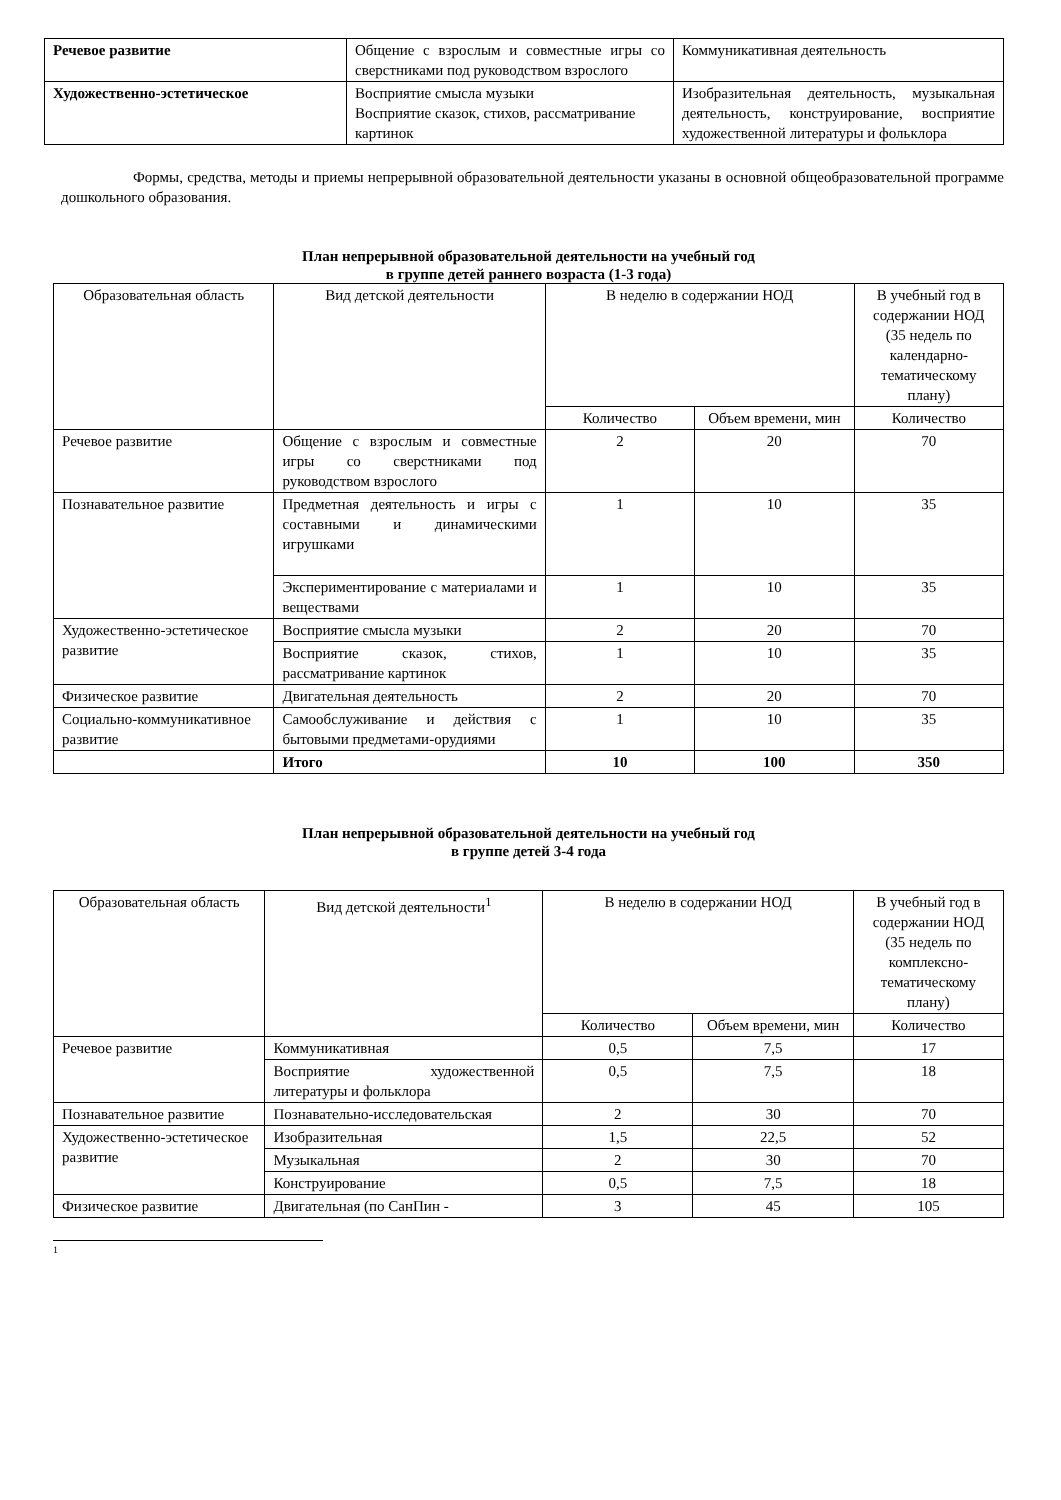| Речевое развитие | Общение с взрослым и совместные игры со сверстниками под руководством взрослого | Коммуникативная деятельность |
| Художественно-эстетическое | Восприятие смысла музыки Восприятие сказок, стихов, рассматривание картинок | Изобразительная деятельность, музыкальная деятельность, конструирование, восприятие художественной литературы и фольклора |
Формы, средства, методы и приемы непрерывной образовательной деятельности указаны в основной общеобразовательной программе дошкольного образования.
План непрерывной образовательной деятельности на учебный год
в группе детей раннего возраста (1-3 года)
| Образовательная область | Вид детской деятельности | В неделю в содержании НОД | | В учебный год в содержании НОД (35 недель по календарно-тематическому плану) |
| --- | --- | --- | --- | --- |
| | | Количество | Объем времени, мин | Количество |
| Речевое развитие | Общение с взрослым и совместные игры со сверстниками под руководством взрослого | 2 | 20 | 70 |
| Познавательное развитие | Предметная деятельность и игры с составными и динамическими игрушками | 1 | 10 | 35 |
| | Экспериментирование с материалами и веществами | 1 | 10 | 35 |
| Художественно-эстетическое развитие | Восприятие смысла музыки | 2 | 20 | 70 |
| | Восприятие сказок, стихов, рассматривание картинок | 1 | 10 | 35 |
| Физическое развитие | Двигательная деятельность | 2 | 20 | 70 |
| Социально-коммуникативное развитие | Самообслуживание и действия с бытовыми предметами-орудиями | 1 | 10 | 35 |
| | Итого | 10 | 100 | 350 |
План непрерывной образовательной деятельности на учебный год
в группе детей 3-4 года
| Образовательная область | Вид детской деятельности<sup>1</sup> | В неделю в содержании НОД | | В учебный год в содержании НОД (35 недель по комплексно-тематическому плану) |
| --- | --- | --- | --- | --- |
| | | Количество | Объем времени, мин | Количество |
| Речевое развитие | Коммуникативная | 0,5 | 7,5 | 17 |
| | Восприятие художественной литературы и фольклора | 0,5 | 7,5 | 18 |
| Познавательное развитие | Познавательно-исследовательская | 2 | 30 | 70 |
| Художественно-эстетическое развитие | Изобразительная | 1,5 | 22,5 | 52 |
| | Музыкальная | 2 | 30 | 70 |
| | Конструирование | 0,5 | 7,5 | 18 |
| Физическое развитие | Двигательная (по СанПин - | 3 | 45 | 105 |
1